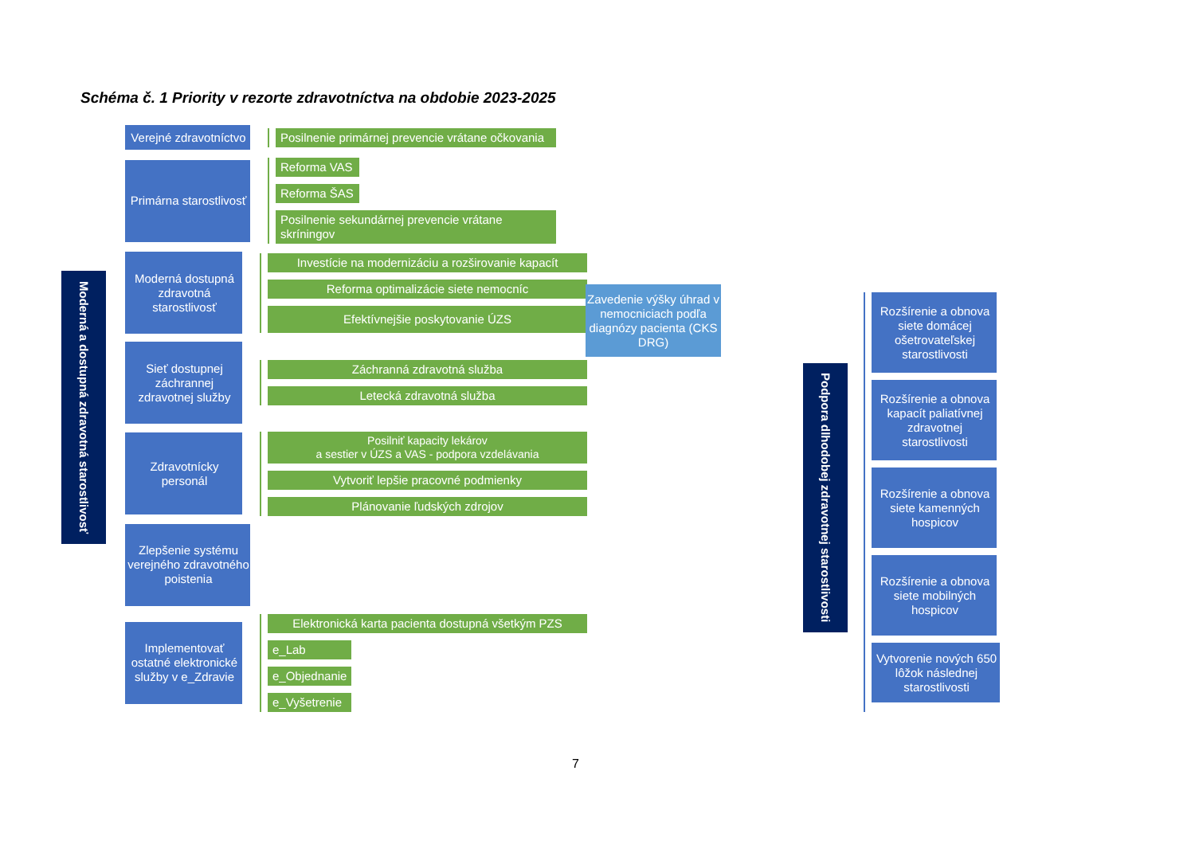Schéma č. 1 Priority v rezorte zdravotníctva na obdobie 2023-2025
Moderná a dostupná zdravotná starostlivosť
Verejné zdravotníctvo
Posilnenie primárnej prevencie vrátane očkovania
Primárna starostlivosť
Reforma VAS
Reforma ŠAS
Posilnenie sekundárnej prevencie vrátane skríningov
Moderná dostupná zdravotná starostlivosť
Investície na modernizáciu a rozširovanie kapacít
Reforma optimalizácie siete nemocníc
Efektívnejšie poskytovanie ÚZS
Sieť dostupnej záchrannej zdravotnej služby
Záchranná zdravotná služba
Letecká zdravotná služba
Zdravotnícky personál
Posilniť kapacity lekárov
a sestier v ÚZS a VAS - podpora vzdelávania
Vytvoriť lepšie pracovné podmienky
Plánovanie ľudských zdrojov
Zlepšenie systému verejného zdravotného poistenia
Implementovať ostatné elektronické služby v e_Zdravie
Elektronická karta pacienta dostupná všetkým PZS
e_Lab
e_Objednanie
e_Vyšetrenie
Zavedenie výšky úhrad v nemocniciach podľa diagnózy pacienta (CKS DRG)
Podpora dlhodobej zdravotnej starostlivosti
Rozšírenie a obnova siete domácej ošetrovateľskej starostlivosti
Rozšírenie a obnova kapacít paliatívnej zdravotnej starostlivosti
Rozšírenie a obnova siete kamenných hospicov
Rozšírenie a obnova siete mobilných hospicov
Vytvorenie nových 650 lôžok následnej starostlivosti
7